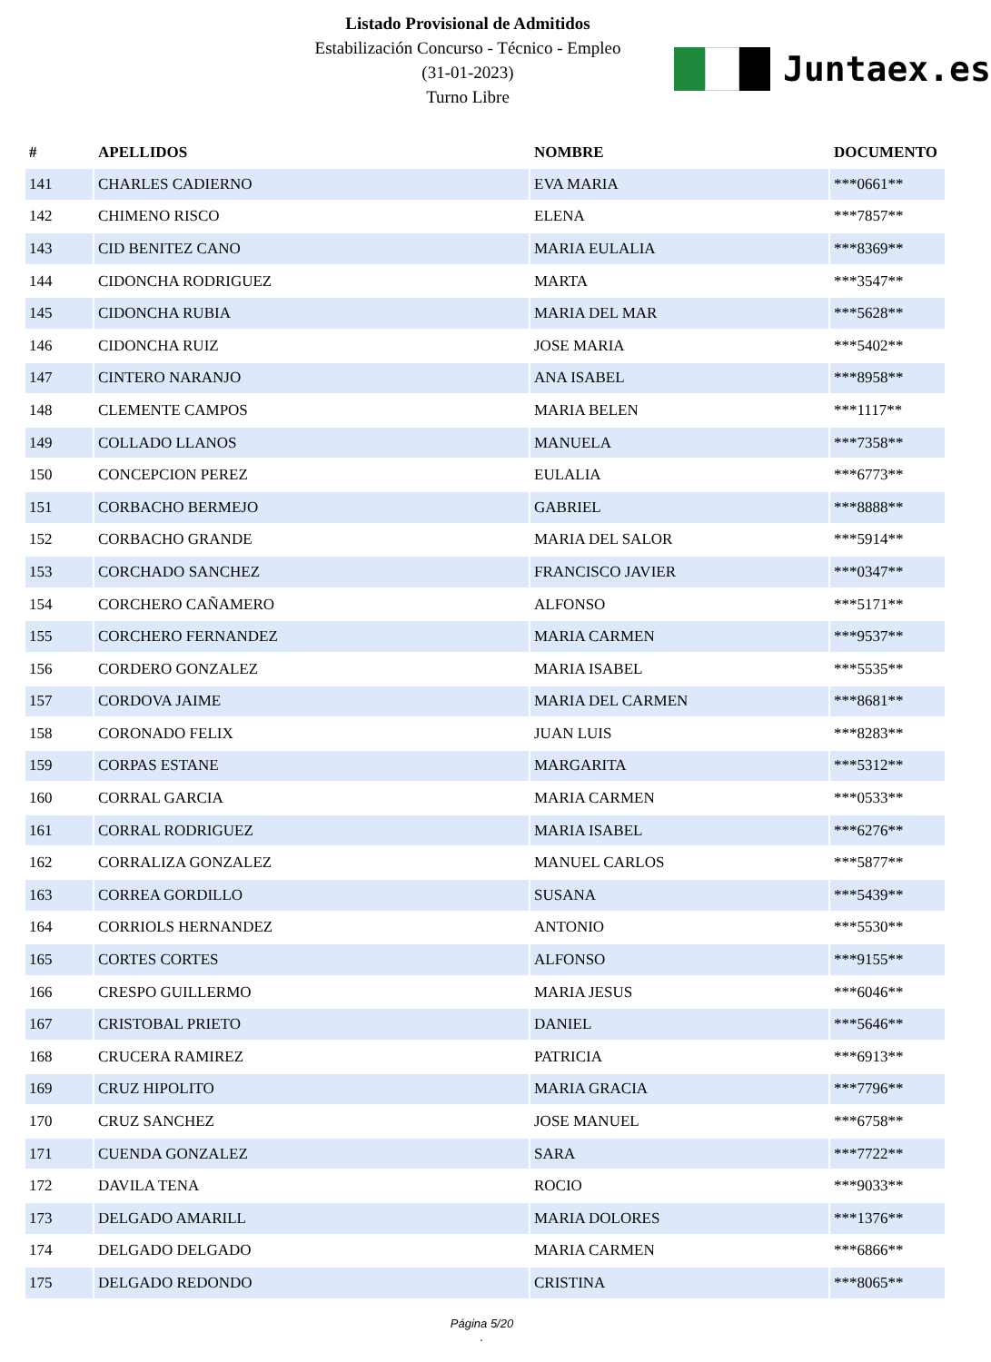Listado Provisional de Admitidos
Estabilización Concurso - Técnico - Empleo
(31-01-2023)
Turno Libre
Juntaex.es
| # | APELLIDOS | NOMBRE | DOCUMENTO |
| --- | --- | --- | --- |
| 141 | CHARLES CADIERNO | EVA MARIA | ***0661** |
| 142 | CHIMENO RISCO | ELENA | ***7857** |
| 143 | CID BENITEZ CANO | MARIA EULALIA | ***8369** |
| 144 | CIDONCHA RODRIGUEZ | MARTA | ***3547** |
| 145 | CIDONCHA RUBIA | MARIA DEL MAR | ***5628** |
| 146 | CIDONCHA RUIZ | JOSE MARIA | ***5402** |
| 147 | CINTERO NARANJO | ANA ISABEL | ***8958** |
| 148 | CLEMENTE CAMPOS | MARIA BELEN | ***1117** |
| 149 | COLLADO LLANOS | MANUELA | ***7358** |
| 150 | CONCEPCION PEREZ | EULALIA | ***6773** |
| 151 | CORBACHO BERMEJO | GABRIEL | ***8888** |
| 152 | CORBACHO GRANDE | MARIA DEL SALOR | ***5914** |
| 153 | CORCHADO SANCHEZ | FRANCISCO JAVIER | ***0347** |
| 154 | CORCHERO CAÑAMERO | ALFONSO | ***5171** |
| 155 | CORCHERO FERNANDEZ | MARIA CARMEN | ***9537** |
| 156 | CORDERO GONZALEZ | MARIA ISABEL | ***5535** |
| 157 | CORDOVA JAIME | MARIA DEL CARMEN | ***8681** |
| 158 | CORONADO FELIX | JUAN LUIS | ***8283** |
| 159 | CORPAS ESTANE | MARGARITA | ***5312** |
| 160 | CORRAL GARCIA | MARIA CARMEN | ***0533** |
| 161 | CORRAL RODRIGUEZ | MARIA ISABEL | ***6276** |
| 162 | CORRALIZA GONZALEZ | MANUEL CARLOS | ***5877** |
| 163 | CORREA GORDILLO | SUSANA | ***5439** |
| 164 | CORRIOLS HERNANDEZ | ANTONIO | ***5530** |
| 165 | CORTES CORTES | ALFONSO | ***9155** |
| 166 | CRESPO GUILLERMO | MARIA JESUS | ***6046** |
| 167 | CRISTOBAL PRIETO | DANIEL | ***5646** |
| 168 | CRUCERA RAMIREZ | PATRICIA | ***6913** |
| 169 | CRUZ HIPOLITO | MARIA GRACIA | ***7796** |
| 170 | CRUZ SANCHEZ | JOSE MANUEL | ***6758** |
| 171 | CUENDA GONZALEZ | SARA | ***7722** |
| 172 | DAVILA TENA | ROCIO | ***9033** |
| 173 | DELGADO AMARILL | MARIA DOLORES | ***1376** |
| 174 | DELGADO DELGADO | MARIA CARMEN | ***6866** |
| 175 | DELGADO REDONDO | CRISTINA | ***8065** |
Página 5/20
.